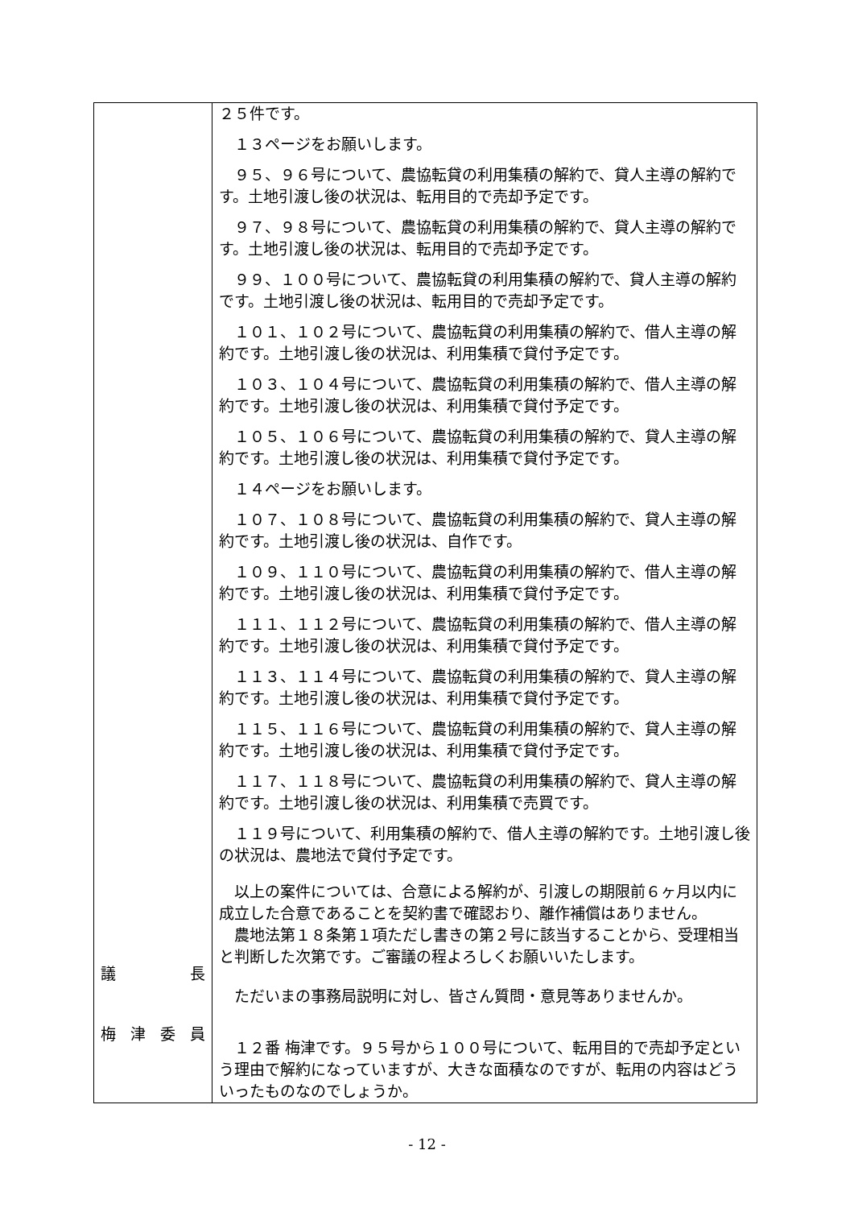| 議 長 梅 津 委 員 | ２５件です。 １３ページをお願いします。 ９５、９６号について、農協転貸の利用集積の解約で、貸人主導の解約です。土地引渡し後の状況は、転用目的で売却予定です。 ９７、９８号について、農協転貸の利用集積の解約で、貸人主導の解約です。土地引渡し後の状況は、転用目的で売却予定です。 ９９、１００号について、農協転貸の利用集積の解約で、貸人主導の解約です。土地引渡し後の状況は、転用目的で売却予定です。 １０１、１０２号について、農協転貸の利用集積の解約で、借人主導の解約です。土地引渡し後の状況は、利用集積で貸付予定です。 １０３、１０４号について、農協転貸の利用集積の解約で、借人主導の解約です。土地引渡し後の状況は、利用集積で貸付予定です。 １０５、１０６号について、農協転貸の利用集積の解約で、貸人主導の解約です。土地引渡し後の状況は、利用集積で貸付予定です。 １４ページをお願いします。 １０７、１０８号について、農協転貸の利用集積の解約で、貸人主導の解約です。土地引渡し後の状況は、自作です。 １０９、１１０号について、農協転貸の利用集積の解約で、借人主導の解約です。土地引渡し後の状況は、利用集積で貸付予定です。 １１１、１１２号について、農協転貸の利用集積の解約で、借人主導の解約です。土地引渡し後の状況は、利用集積で貸付予定です。 １１３、１１４号について、農協転貸の利用集積の解約で、貸人主導の解約です。土地引渡し後の状況は、利用集積で貸付予定です。 １１５、１１６号について、農協転貸の利用集積の解約で、貸人主導の解約です。土地引渡し後の状況は、利用集積で貸付予定です。 １１７、１１８号について、農協転貸の利用集積の解約で、貸人主導の解約です。土地引渡し後の状況は、利用集積で売買です。 １１９号について、利用集積の解約で、借人主導の解約です。土地引渡し後の状況は、農地法で貸付予定です。 以上の案件については、合意による解約が、引渡しの期限前６ヶ月以内に成立した合意であることを契約書で確認おり、離作補償はありません。 農地法第１８条第１項ただし書きの第２号に該当することから、受理相当と判断した次第です。ご審議の程よろしくお願いいたします。 ただいまの事務局説明に対し、皆さん質問・意見等ありませんか。 １２番 梅津です。９５号から１００号について、転用目的で売却予定という理由で解約になっていますが、大きな面積なのですが、転用の内容はどういったものなのでしょうか。 |
- 12 -